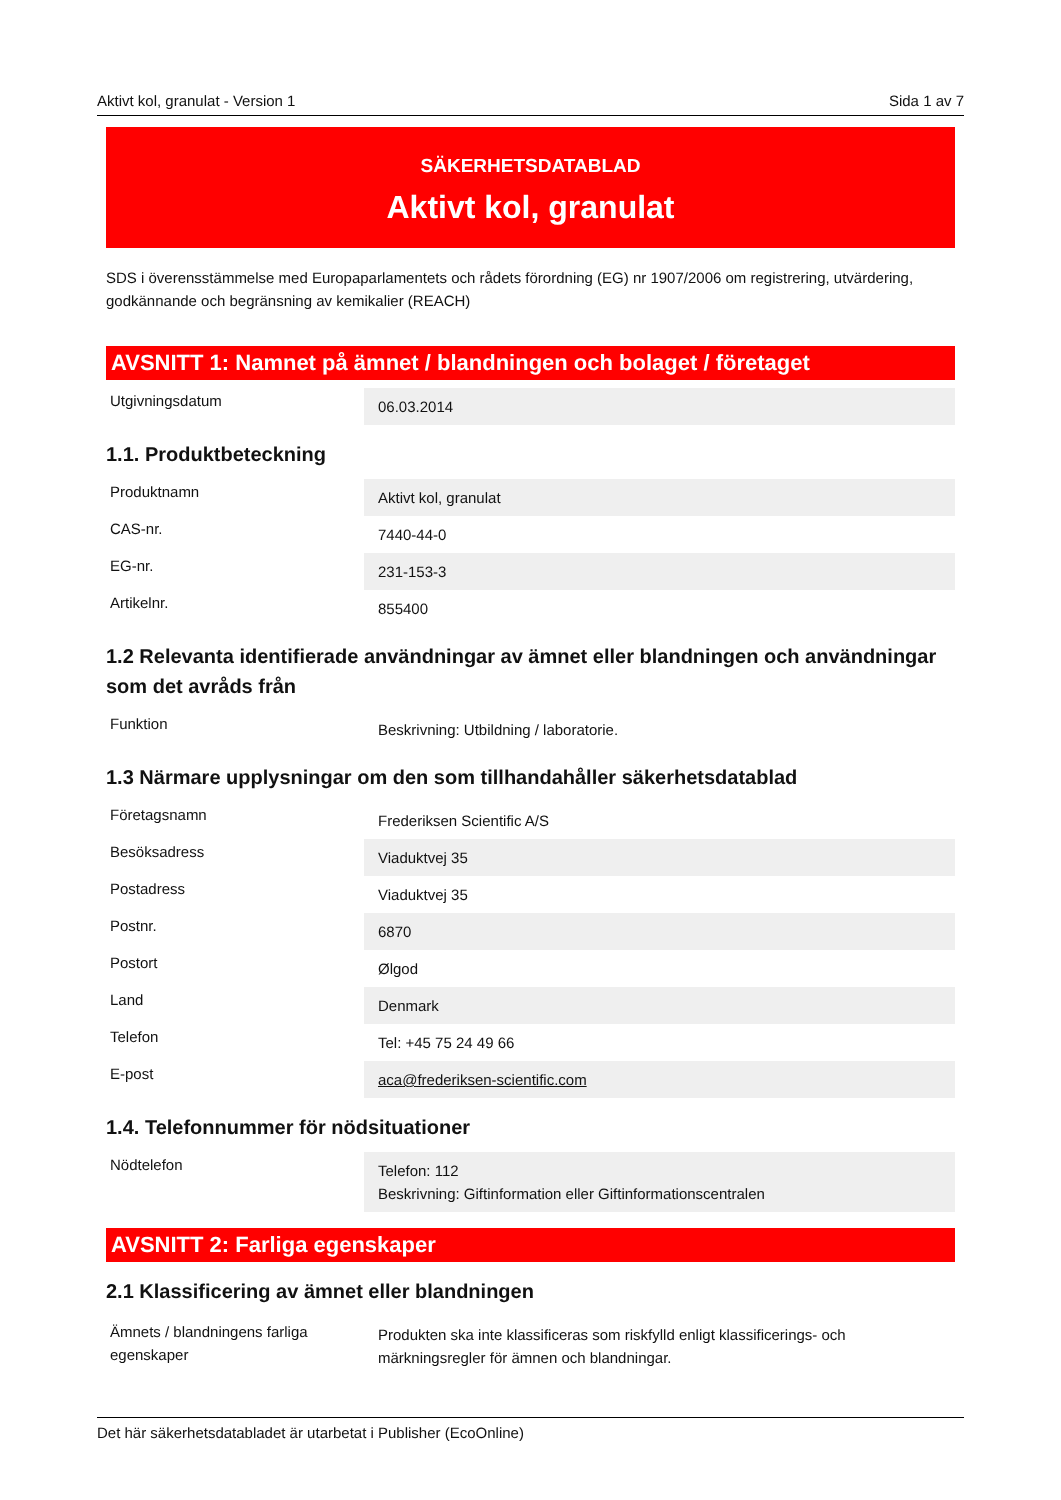Aktivt kol, granulat - Version 1 Sida 1 av 7
SÄKERHETSDATABLAD
Aktivt kol, granulat
SDS i överensstämmelse med Europaparlamentets och rådets förordning (EG) nr 1907/2006 om registrering, utvärdering, godkännande och begränsning av kemikalier (REACH)
AVSNITT 1: Namnet på ämnet / blandningen och bolaget / företaget
| Utgivningsdatum | 06.03.2014 |
1.1. Produktbeteckning
| Produktnamn | Aktivt kol, granulat |
| CAS-nr. | 7440-44-0 |
| EG-nr. | 231-153-3 |
| Artikelnr. | 855400 |
1.2 Relevanta identifierade användningar av ämnet eller blandningen och användningar som det avråds från
| Funktion | Beskrivning: Utbildning / laboratorie. |
1.3 Närmare upplysningar om den som tillhandahåller säkerhetsdatablad
| Företagsnamn | Frederiksen Scientific A/S |
| Besöksadress | Viaduktvej 35 |
| Postadress | Viaduktvej 35 |
| Postnr. | 6870 |
| Postort | Ølgod |
| Land | Denmark |
| Telefon | Tel: +45 75 24 49 66 |
| E-post | aca@frederiksen-scientific.com |
1.4. Telefonnummer för nödsituationer
| Nödtelefon | Telefon: 112 Beskrivning: Giftinformation eller Giftinformationscentralen |
AVSNITT 2: Farliga egenskaper
2.1 Klassificering av ämnet eller blandningen
| Ämnets / blandningens farliga egenskaper | Produkten ska inte klassificeras som riskfylld enligt klassificerings- och märkningsregler för ämnen och blandningar. |
Det här säkerhetsdatabladet är utarbetat i Publisher (EcoOnline)